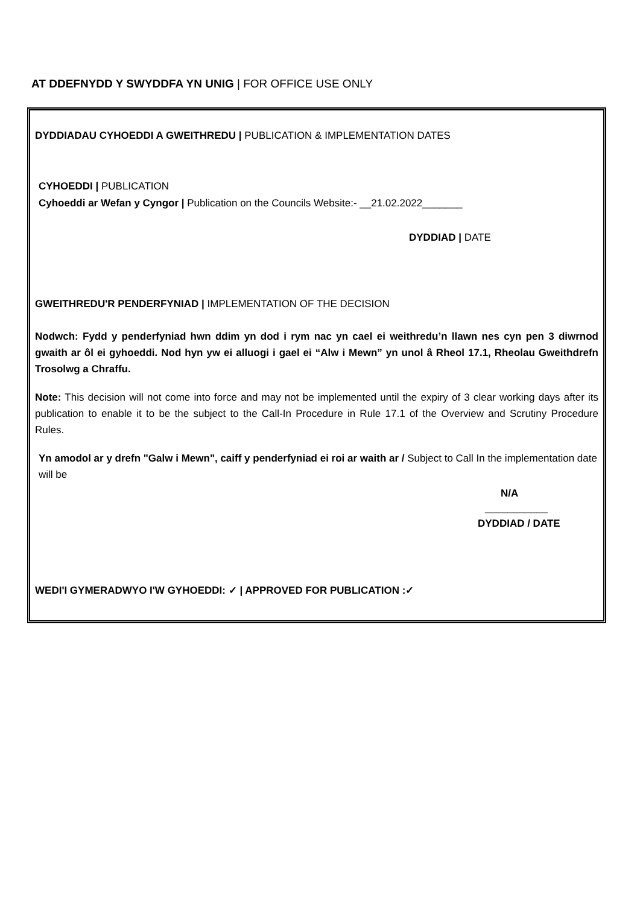AT DDEFNYDD Y SWYDDFA YN UNIG | FOR OFFICE USE ONLY
DYDDIADAU CYHOEDDI A GWEITHREDU | PUBLICATION & IMPLEMENTATION DATES
CYHOEDDI | PUBLICATION
Cyhoeddi ar Wefan y Cyngor | Publication on the Councils Website:- __21.02.2022_______
DYDDIAD | DATE
GWEITHREDU'R PENDERFYNIAD | IMPLEMENTATION OF THE DECISION
Nodwch: Fydd y penderfyniad hwn ddim yn dod i rym nac yn cael ei weithredu’n llawn nes cyn pen 3 diwrnod gwaith ar ôl ei gyhoeddi. Nod hyn yw ei alluogi i gael ei “Alw i Mewn” yn unol â Rheol 17.1, Rheolau Gweithdrefn Trosolwg a Chraffu.
Note: This decision will not come into force and may not be implemented until the expiry of 3 clear working days after its publication to enable it to be the subject to the Call-In Procedure in Rule 17.1 of the Overview and Scrutiny Procedure Rules.
Yn amodol ar y drefn "Galw i Mewn", caiff y penderfyniad ei roi ar waith ar / Subject to Call In the implementation date will be
N/A
___________
DYDDIAD / DATE
WEDI'I GYMERADWYO I'W GYHOEDDI: ✓ | APPROVED FOR PUBLICATION :✓